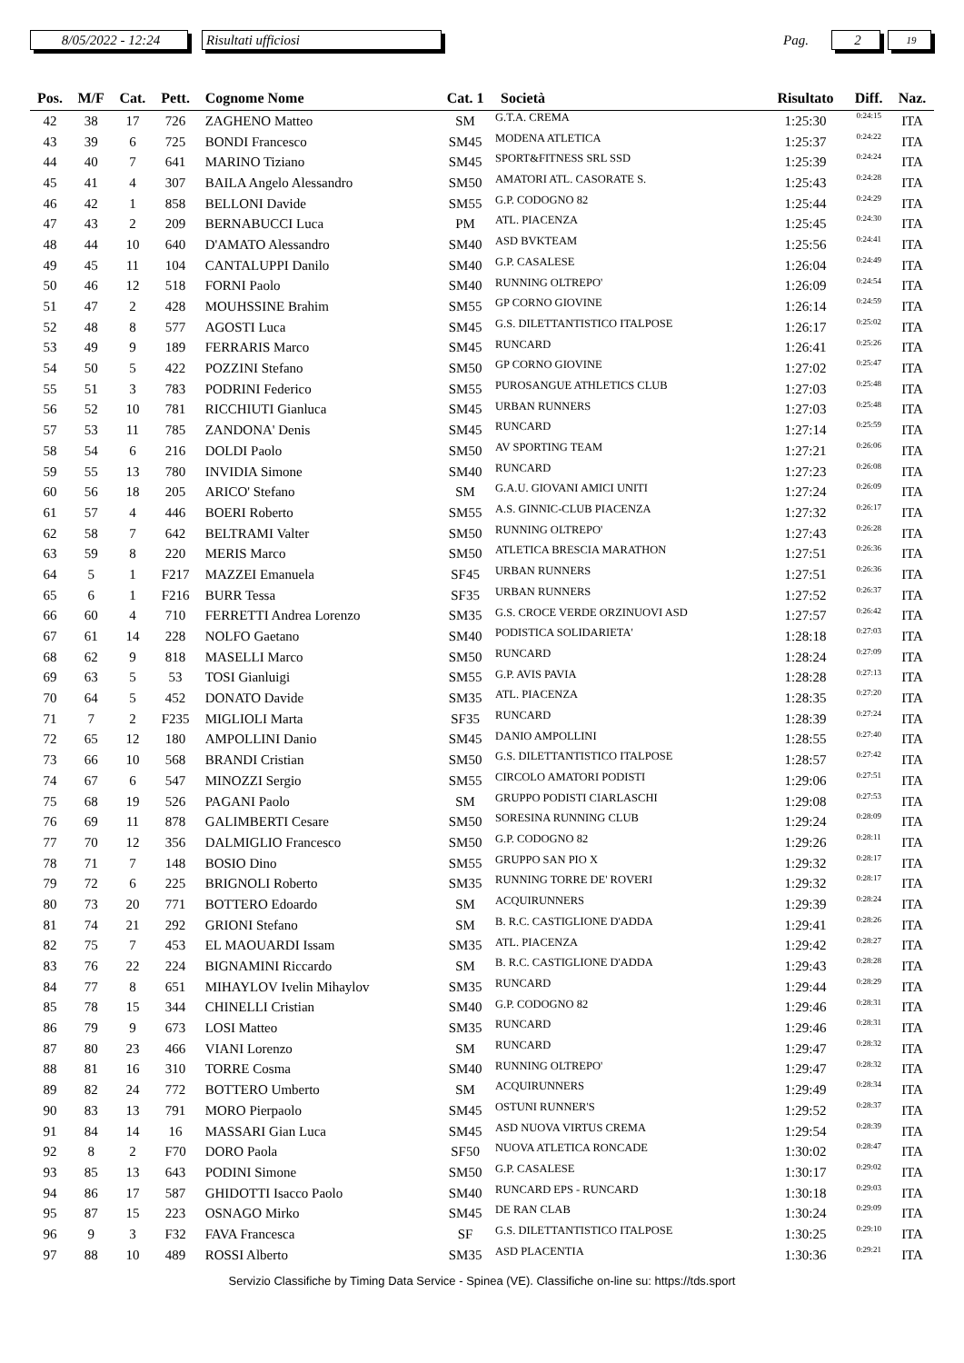8/05/2022 - 12:24 Risultati ufficiosi Pag. 2 19
| Pos. | M/F | Cat. | Pett. | Cognome Nome | Cat. 1 | Società | Risultato | Diff. | Naz. |
| --- | --- | --- | --- | --- | --- | --- | --- | --- | --- |
| 42 | 38 | 17 | 726 | ZAGHENO Matteo | SM | G.T.A. CREMA | 1:25:30 | 0:24:15 | ITA |
| 43 | 39 | 6 | 725 | BONDI Francesco | SM45 | MODENA ATLETICA | 1:25:37 | 0:24:22 | ITA |
| 44 | 40 | 7 | 641 | MARINO Tiziano | SM45 | SPORT&FITNESS SRL SSD | 1:25:39 | 0:24:24 | ITA |
| 45 | 41 | 4 | 307 | BAILA Angelo Alessandro | SM50 | AMATORI ATL. CASORATE S. | 1:25:43 | 0:24:28 | ITA |
| 46 | 42 | 1 | 858 | BELLONI Davide | SM55 | G.P. CODOGNO 82 | 1:25:44 | 0:24:29 | ITA |
| 47 | 43 | 2 | 209 | BERNABUCCI Luca | PM | ATL. PIACENZA | 1:25:45 | 0:24:30 | ITA |
| 48 | 44 | 10 | 640 | D'AMATO Alessandro | SM40 | ASD BVKTEAM | 1:25:56 | 0:24:41 | ITA |
| 49 | 45 | 11 | 104 | CANTALUPPI Danilo | SM40 | G.P. CASALESE | 1:26:04 | 0:24:49 | ITA |
| 50 | 46 | 12 | 518 | FORNI Paolo | SM40 | RUNNING OLTREPO' | 1:26:09 | 0:24:54 | ITA |
| 51 | 47 | 2 | 428 | MOUHSSINE Brahim | SM55 | GP CORNO GIOVINE | 1:26:14 | 0:24:59 | ITA |
| 52 | 48 | 8 | 577 | AGOSTI Luca | SM45 | G.S. DILETTANTISTICO ITALPOSE | 1:26:17 | 0:25:02 | ITA |
| 53 | 49 | 9 | 189 | FERRARIS Marco | SM45 | RUNCARD | 1:26:41 | 0:25:26 | ITA |
| 54 | 50 | 5 | 422 | POZZINI Stefano | SM50 | GP CORNO GIOVINE | 1:27:02 | 0:25:47 | ITA |
| 55 | 51 | 3 | 783 | PODRINI Federico | SM55 | PUROSANGUE ATHLETICS CLUB | 1:27:03 | 0:25:48 | ITA |
| 56 | 52 | 10 | 781 | RICCHIUTI Gianluca | SM45 | URBAN RUNNERS | 1:27:03 | 0:25:48 | ITA |
| 57 | 53 | 11 | 785 | ZANDONA' Denis | SM45 | RUNCARD | 1:27:14 | 0:25:59 | ITA |
| 58 | 54 | 6 | 216 | DOLDI Paolo | SM50 | AV SPORTING TEAM | 1:27:21 | 0:26:06 | ITA |
| 59 | 55 | 13 | 780 | INVIDIA Simone | SM40 | RUNCARD | 1:27:23 | 0:26:08 | ITA |
| 60 | 56 | 18 | 205 | ARICO' Stefano | SM | G.A.U. GIOVANI AMICI UNITI | 1:27:24 | 0:26:09 | ITA |
| 61 | 57 | 4 | 446 | BOERI Roberto | SM55 | A.S. GINNIC-CLUB PIACENZA | 1:27:32 | 0:26:17 | ITA |
| 62 | 58 | 7 | 642 | BELTRAMI Valter | SM50 | RUNNING OLTREPO' | 1:27:43 | 0:26:28 | ITA |
| 63 | 59 | 8 | 220 | MERIS Marco | SM50 | ATLETICA BRESCIA MARATHON | 1:27:51 | 0:26:36 | ITA |
| 64 | 5 | 1 | F217 | MAZZEI Emanuela | SF45 | URBAN RUNNERS | 1:27:51 | 0:26:36 | ITA |
| 65 | 6 | 1 | F216 | BURR Tessa | SF35 | URBAN RUNNERS | 1:27:52 | 0:26:37 | ITA |
| 66 | 60 | 4 | 710 | FERRETTI Andrea Lorenzo | SM35 | G.S. CROCE VERDE ORZINUOVI ASD | 1:27:57 | 0:26:42 | ITA |
| 67 | 61 | 14 | 228 | NOLFO Gaetano | SM40 | PODISTICA SOLIDARIETA' | 1:28:18 | 0:27:03 | ITA |
| 68 | 62 | 9 | 818 | MASELLI Marco | SM50 | RUNCARD | 1:28:24 | 0:27:09 | ITA |
| 69 | 63 | 5 | 53 | TOSI Gianluigi | SM55 | G.P. AVIS PAVIA | 1:28:28 | 0:27:13 | ITA |
| 70 | 64 | 5 | 452 | DONATO Davide | SM35 | ATL. PIACENZA | 1:28:35 | 0:27:20 | ITA |
| 71 | 7 | 2 | F235 | MIGLIOLI Marta | SF35 | RUNCARD | 1:28:39 | 0:27:24 | ITA |
| 72 | 65 | 12 | 180 | AMPOLLINI Danio | SM45 | DANIO AMPOLLINI | 1:28:55 | 0:27:40 | ITA |
| 73 | 66 | 10 | 568 | BRANDI Cristian | SM50 | G.S. DILETTANTISTICO ITALPOSE | 1:28:57 | 0:27:42 | ITA |
| 74 | 67 | 6 | 547 | MINOZZI Sergio | SM55 | CIRCOLO AMATORI PODISTI | 1:29:06 | 0:27:51 | ITA |
| 75 | 68 | 19 | 526 | PAGANI Paolo | SM | GRUPPO PODISTI CIARLASCHI | 1:29:08 | 0:27:53 | ITA |
| 76 | 69 | 11 | 878 | GALIMBERTI Cesare | SM50 | SORESINA RUNNING CLUB | 1:29:24 | 0:28:09 | ITA |
| 77 | 70 | 12 | 356 | DALMIGLIO Francesco | SM50 | G.P. CODOGNO 82 | 1:29:26 | 0:28:11 | ITA |
| 78 | 71 | 7 | 148 | BOSIO Dino | SM55 | GRUPPO SAN PIO X | 1:29:32 | 0:28:17 | ITA |
| 79 | 72 | 6 | 225 | BRIGNOLI Roberto | SM35 | RUNNING TORRE DE' ROVERI | 1:29:32 | 0:28:17 | ITA |
| 80 | 73 | 20 | 771 | BOTTERO Edoardo | SM | ACQUIRUNNERS | 1:29:39 | 0:28:24 | ITA |
| 81 | 74 | 21 | 292 | GRIONI Stefano | SM | B. R.C. CASTIGLIONE D'ADDA | 1:29:41 | 0:28:26 | ITA |
| 82 | 75 | 7 | 453 | EL MAOUARDI Issam | SM35 | ATL. PIACENZA | 1:29:42 | 0:28:27 | ITA |
| 83 | 76 | 22 | 224 | BIGNAMINI Riccardo | SM | B. R.C. CASTIGLIONE D'ADDA | 1:29:43 | 0:28:28 | ITA |
| 84 | 77 | 8 | 651 | MIHAYLOV Ivelin Mihaylov | SM35 | RUNCARD | 1:29:44 | 0:28:29 | ITA |
| 85 | 78 | 15 | 344 | CHINELLI Cristian | SM40 | G.P. CODOGNO 82 | 1:29:46 | 0:28:31 | ITA |
| 86 | 79 | 9 | 673 | LOSI Matteo | SM35 | RUNCARD | 1:29:46 | 0:28:31 | ITA |
| 87 | 80 | 23 | 466 | VIANI Lorenzo | SM | RUNCARD | 1:29:47 | 0:28:32 | ITA |
| 88 | 81 | 16 | 310 | TORRE Cosma | SM40 | RUNNING OLTREPO' | 1:29:47 | 0:28:32 | ITA |
| 89 | 82 | 24 | 772 | BOTTERO Umberto | SM | ACQUIRUNNERS | 1:29:49 | 0:28:34 | ITA |
| 90 | 83 | 13 | 791 | MORO Pierpaolo | SM45 | OSTUNI RUNNER'S | 1:29:52 | 0:28:37 | ITA |
| 91 | 84 | 14 | 16 | MASSARI Gian Luca | SM45 | ASD NUOVA VIRTUS CREMA | 1:29:54 | 0:28:39 | ITA |
| 92 | 8 | 2 | F70 | DORO Paola | SF50 | NUOVA ATLETICA RONCADE | 1:30:02 | 0:28:47 | ITA |
| 93 | 85 | 13 | 643 | PODINI Simone | SM50 | G.P. CASALESE | 1:30:17 | 0:29:02 | ITA |
| 94 | 86 | 17 | 587 | GHIDOTTI Isacco Paolo | SM40 | RUNCARD EPS - RUNCARD | 1:30:18 | 0:29:03 | ITA |
| 95 | 87 | 15 | 223 | OSNAGO Mirko | SM45 | DE RAN CLAB | 1:30:24 | 0:29:09 | ITA |
| 96 | 9 | 3 | F32 | FAVA Francesca | SF | G.S. DILETTANTISTICO ITALPOSE | 1:30:25 | 0:29:10 | ITA |
| 97 | 88 | 10 | 489 | ROSSI Alberto | SM35 | ASD PLACENTIA | 1:30:36 | 0:29:21 | ITA |
Servizio Classifiche by Timing Data Service - Spinea (VE). Classifiche on-line su: https://tds.sport